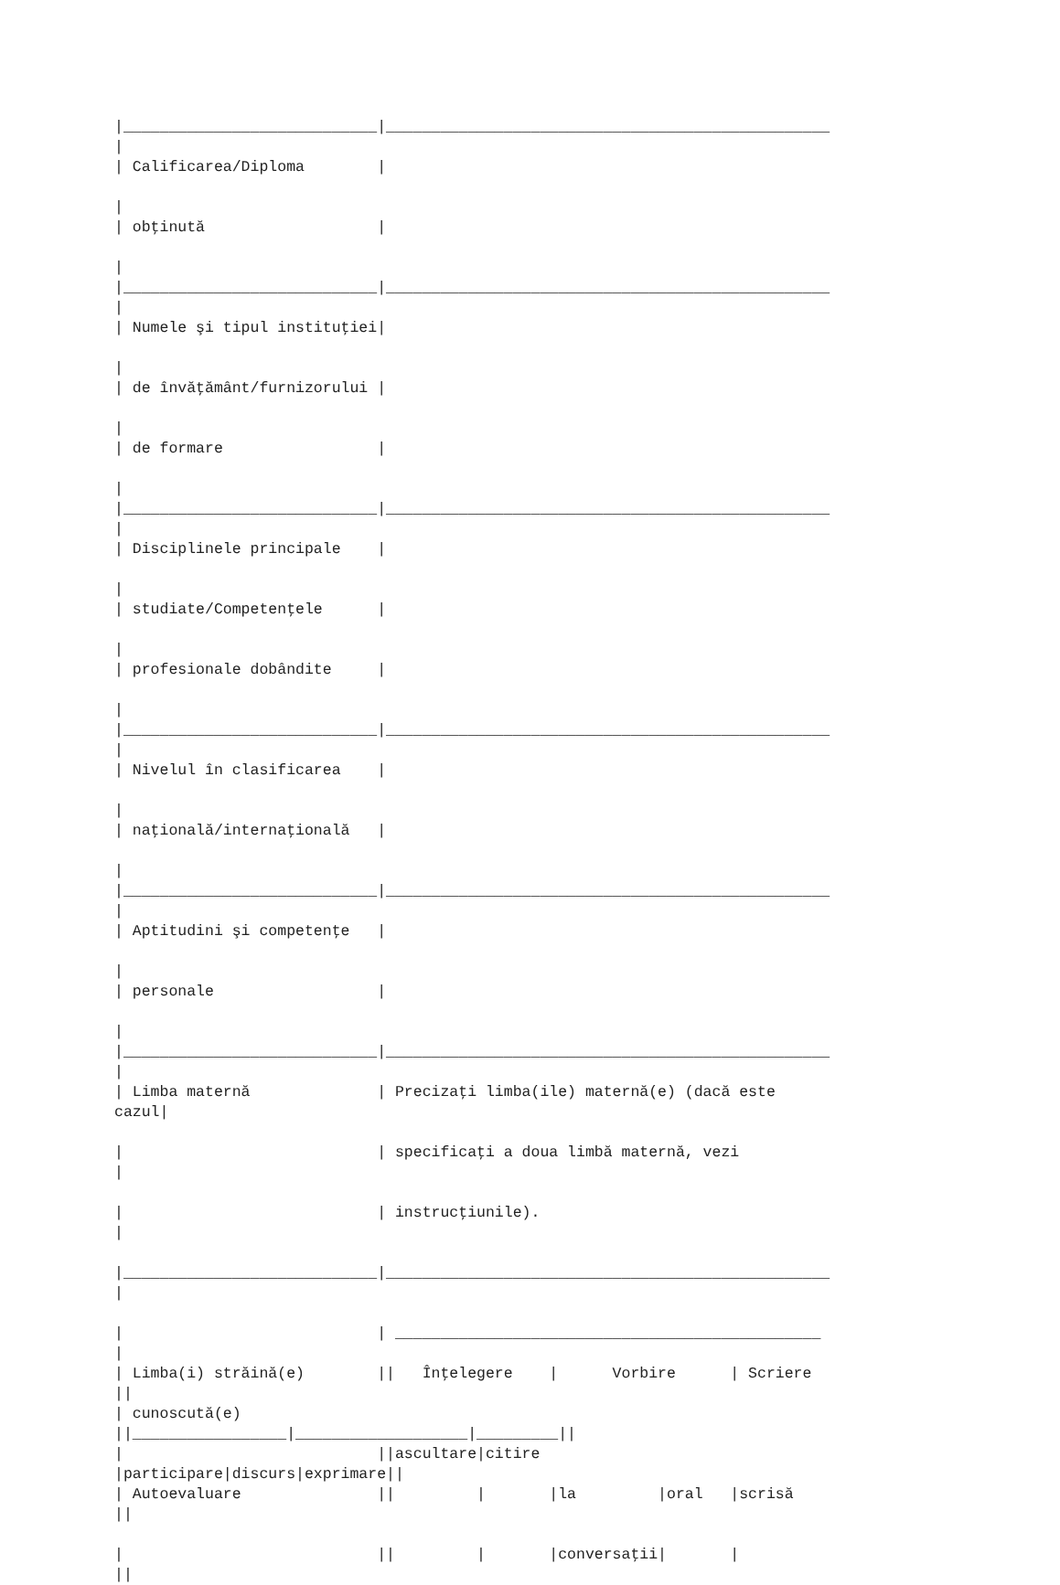|____________________________|_________________________________________________
|
| Calificarea/Diploma        |

|
| obţinută                   |

|
|____________________________|_________________________________________________
|
| Numele şi tipul instituţiei|

|
| de învăţământ/furnizorului |

|
| de formare                 |

|
|____________________________|_________________________________________________
|
| Disciplinele principale    |

|
| studiate/Competenţele      |

|
| profesionale dobândite     |

|
|____________________________|_________________________________________________
|
| Nivelul în clasificarea    |

|
| naţională/internaţională   |

|
|____________________________|_________________________________________________
|
| Aptitudini şi competenţe   |

|
| personale                  |

|
|____________________________|_________________________________________________
|
| Limba maternă              | Precizaţi limba(ile) maternă(e) (dacă este
cazul|

|                            | specificaţi a doua limbă maternă, vezi
|

|                            | instrucţiunile).
|

|____________________________|_________________________________________________
|

|                            | _______________________________________________
|
| Limba(i) străină(e)        ||   Înţelegere    |      Vorbire      | Scriere
||
| cunoscută(e)
||_________________|___________________|_________||
|                            ||ascultare|citire
|participare|discurs|exprimare||
| Autoevaluare               ||         |       |la         |oral   |scrisă
||

|                            ||         |       |conversaţii|       |
||